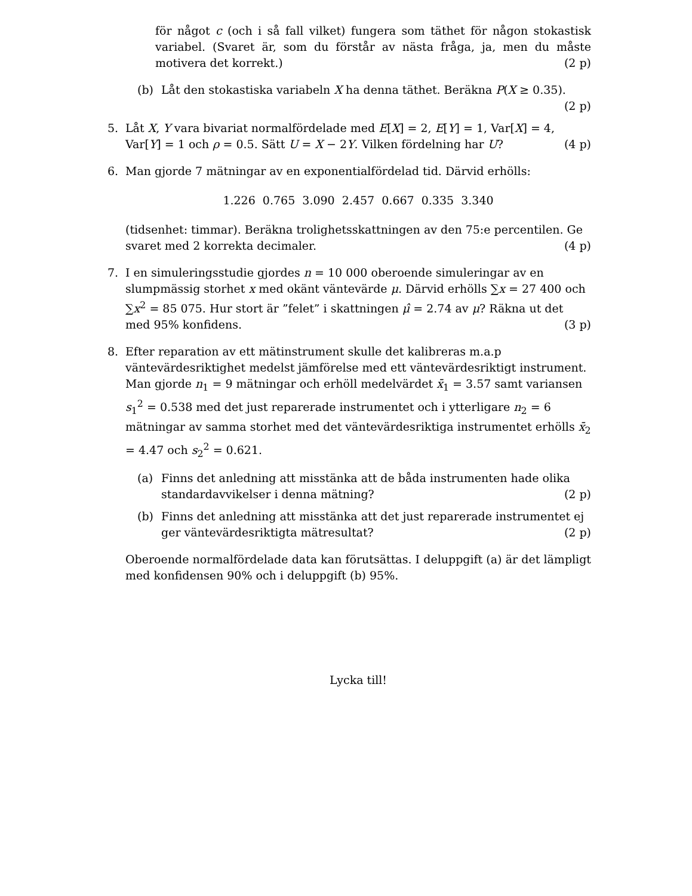för något c (och i så fall vilket) fungera som täthet för någon stokastisk variabel. (Svaret är, som du förstår av nästa fråga, ja, men du måste motivera det korrekt.) (2 p)
(b) Låt den stokastiska variabeln X ha denna täthet. Beräkna P(X ≥ 0.35). (2 p)
5. Låt X, Y vara bivariat normalfördelade med E[X] = 2, E[Y] = 1, Var[X] = 4, Var[Y] = 1 och ρ = 0.5. Sätt U = X − 2Y. Vilken fördelning har U? (4 p)
6. Man gjorde 7 mätningar av en exponentialfördelad tid. Därvid erhölls:
1.226 0.765 3.090 2.457 0.667 0.335 3.340
(tidsenhet: timmar). Beräkna trolighetsskattningen av den 75:e percentilen. Ge svaret med 2 korrekta decimaler. (4 p)
7. I en simuleringsstudie gjordes n = 10 000 oberoende simuleringar av en slumpmässig storhet x med okänt väntevärde μ. Därvid erhölls ∑x = 27 400 och ∑x<sup>2</sup> = 85 075. Hur stort är ”felet” i skattningen μ̂ = 2.74 av μ? Räkna ut det med 95% konfidens. (3 p)
8. Efter reparation av ett mätinstrument skulle det kalibreras m.a.p väntevärdesriktighet medelst jämförelse med ett väntevärdesriktigt instrument. Man gjorde n<sub>1</sub> = 9 mätningar och erhöll medelvärdet x̄<sub>1</sub> = 3.57 samt variansen s<sub>1</sub><sup>2</sup> = 0.538 med det just reparerade instrumentet och i ytterligare n<sub>2</sub> = 6 mätningar av samma storhet med det väntevärdesriktiga instrumentet erhölls x̄<sub>2</sub> = 4.47 och s<sub>2</sub><sup>2</sup> = 0.621.
(a) Finns det anledning att misstänka att de båda instrumenten hade olika standardavvikelser i denna mätning? (2 p)
(b) Finns det anledning att misstänka att det just reparerade instrumentet ej ger väntevärdesriktigta mätresultat? (2 p)
Oberoende normalfördelade data kan förutsättas. I deluppgift (a) är det lämpligt med konfidensen 90% och i deluppgift (b) 95%.
Lycka till!